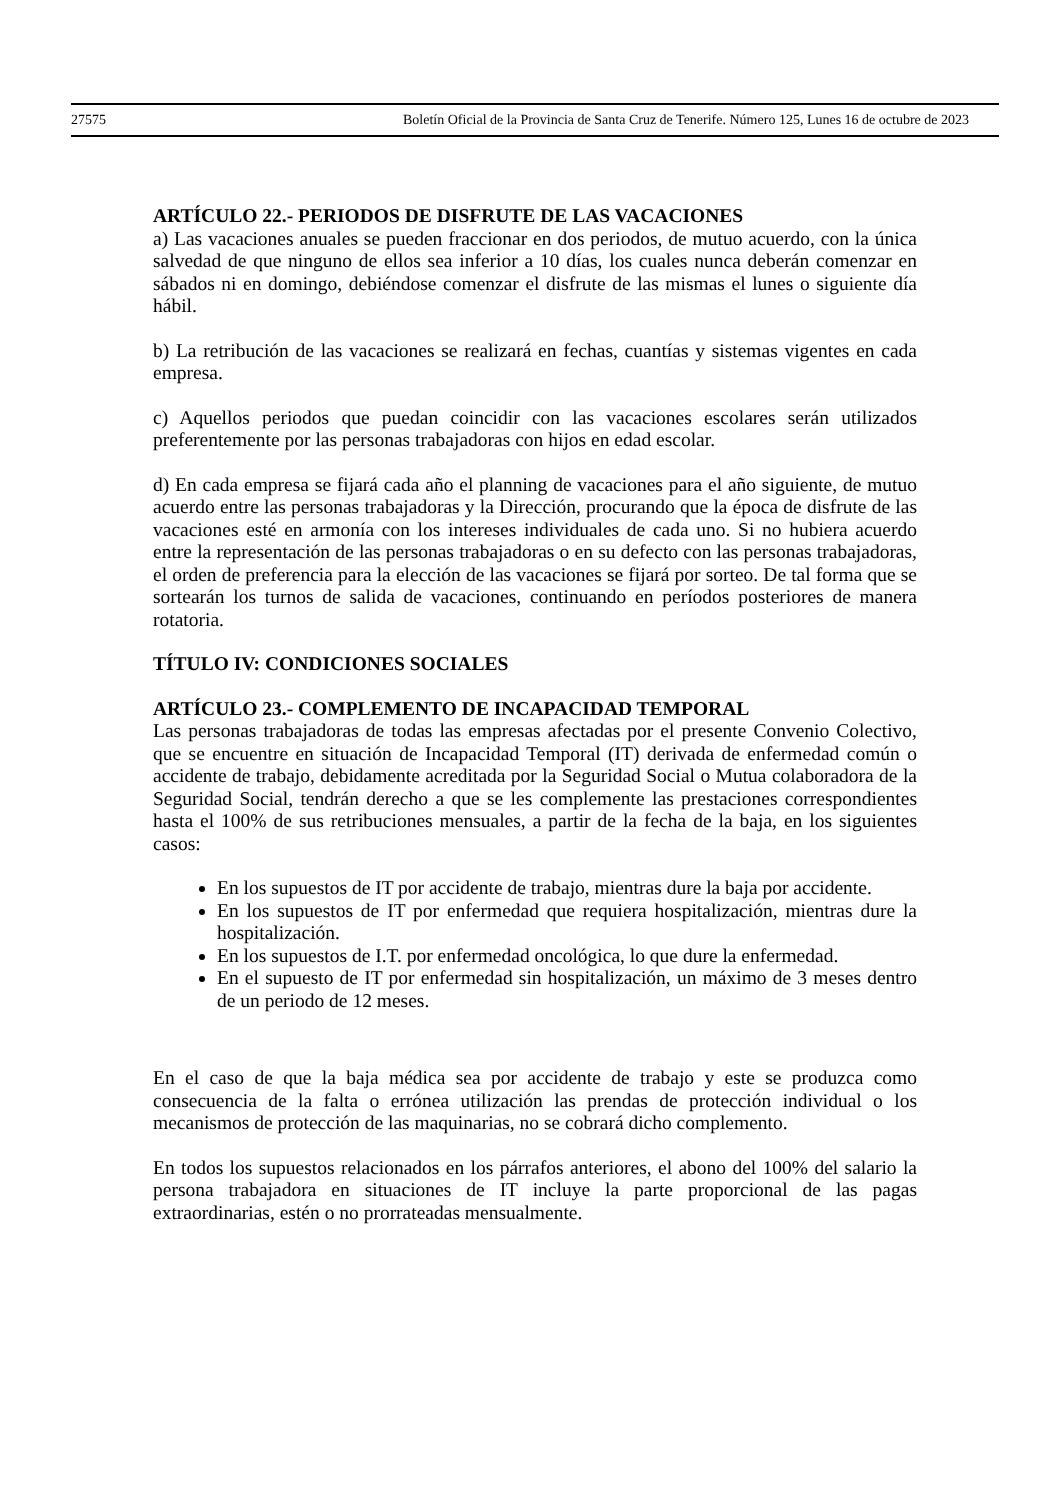27575 Boletín Oficial de la Provincia de Santa Cruz de Tenerife. Número 125, Lunes 16 de octubre de 2023
ARTÍCULO 22.- PERIODOS DE DISFRUTE DE LAS VACACIONES
a) Las vacaciones anuales se pueden fraccionar en dos periodos, de mutuo acuerdo, con la única salvedad de que ninguno de ellos sea inferior a 10 días, los cuales nunca deberán comenzar en sábados ni en domingo, debiéndose comenzar el disfrute de las mismas el lunes o siguiente día hábil.
b) La retribución de las vacaciones se realizará en fechas, cuantías y sistemas vigentes en cada empresa.
c) Aquellos periodos que puedan coincidir con las vacaciones escolares serán utilizados preferentemente por las personas trabajadoras con hijos en edad escolar.
d) En cada empresa se fijará cada año el planning de vacaciones para el año siguiente, de mutuo acuerdo entre las personas trabajadoras y la Dirección, procurando que la época de disfrute de las vacaciones esté en armonía con los intereses individuales de cada uno. Si no hubiera acuerdo entre la representación de las personas trabajadoras o en su defecto con las personas trabajadoras, el orden de preferencia para la elección de las vacaciones se fijará por sorteo. De tal forma que se sortearán los turnos de salida de vacaciones, continuando en períodos posteriores de manera rotatoria.
TÍTULO IV: CONDICIONES SOCIALES
ARTÍCULO 23.- COMPLEMENTO DE INCAPACIDAD TEMPORAL
Las personas trabajadoras de todas las empresas afectadas por el presente Convenio Colectivo, que se encuentre en situación de Incapacidad Temporal (IT) derivada de enfermedad común o accidente de trabajo, debidamente acreditada por la Seguridad Social o Mutua colaboradora de la Seguridad Social, tendrán derecho a que se les complemente las prestaciones correspondientes hasta el 100% de sus retribuciones mensuales, a partir de la fecha de la baja, en los siguientes casos:
En los supuestos de IT por accidente de trabajo, mientras dure la baja por accidente.
En los supuestos de IT por enfermedad que requiera hospitalización, mientras dure la hospitalización.
En los supuestos de I.T. por enfermedad oncológica, lo que dure la enfermedad.
En el supuesto de IT por enfermedad sin hospitalización, un máximo de 3 meses dentro de un periodo de 12 meses.
En el caso de que la baja médica sea por accidente de trabajo y este se produzca como consecuencia de la falta o errónea utilización las prendas de protección individual o los mecanismos de protección de las maquinarias, no se cobrará dicho complemento.
En todos los supuestos relacionados en los párrafos anteriores, el abono del 100% del salario la persona trabajadora en situaciones de IT incluye la parte proporcional de las pagas extraordinarias, estén o no prorrateadas mensualmente.